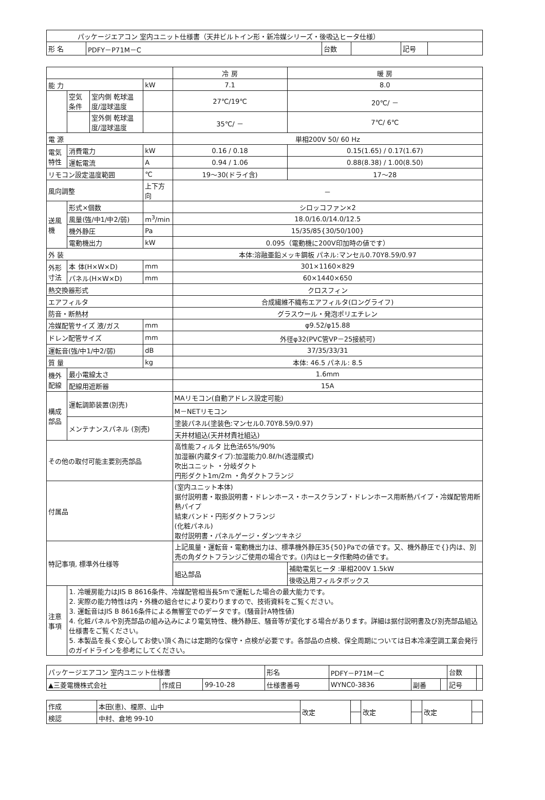| パッケージエアコン 室内ユニット仕様書（天井ビルトイン形・新冷媒シリーズ・後吸込ヒータ仕様） | | | | | |
| 形 名 | PDFY－P71M－C | 台数 | | 記号 | |
| | | | | 冷 房 | 暖 房 |
| --- | --- | --- | --- | --- | --- |
| 能 力 | | | kW | 7.1 | 8.0 |
| | 空気条件 | 室内側 乾球温度/湿球温度 | | 27℃/19℃ | 20℃/ － |
| | | 室外側 乾球温度/湿球温度 | | 35℃/ － | 7℃/ 6℃ |
| 電 源 | | | | 単相200V 50/ 60 Hz | |
| 電気特性 | 消費電力 | | kW | 0.16 / 0.18 | 0.15(1.65) / 0.17(1.67) |
| | 運転電流 | | A | 0.94 / 1.06 | 0.88(8.38) / 1.00(8.50) |
| リモコン設定温度範囲 | | | ℃ | 19～30(ドライ含) | 17～28 |
| 風向調整 | | | 上下方向 | － | |
| 送風機 | 形式×個数 | | | シロッコファン×2 | |
| | 風量(強/中1/中2/弱) | | m<sup>3</sup>/min | 18.0/16.0/14.0/12.5 | |
| | 機外静圧 | | Pa | 15/35/85{30/50/100} | |
| | 電動機出力 | | kW | 0.095（電動機に200V印加時の値です） | |
| 外 装 | | | | 本体:溶融亜鉛メッキ鋼板 パネル:マンセル0.70Y8.59/0.97 | |
| 外形寸法 | 本 体(H×W×D) | | mm | 301×1160×829 | |
| | パネル(H×W×D) | | mm | 60×1440×650 | |
| 熱交換器形式 | | | | クロスフィン | |
| エアフィルタ | | | | 合成繊維不織布エアフィルタ(ロングライフ) | |
| 防音・断熱材 | | | | グラスウール・発泡ポリエチレン | |
| 冷媒配管サイズ 液/ガス | | | mm | φ9.52/φ15.88 | |
| ドレン配管サイズ | | | mm | 外径φ32(PVC管VP－25接続可) | |
| 運転音(強/中1/中2/弱) | | | dB | 37/35/33/31 | |
| 質 量 | | | kg | 本体: 46.5 パネル: 8.5 | |
| 機外配線 | 最小電線太さ | | | 1.6mm | |
| | 配線用遮断器 | | | 15A | |
| 構成部品 | 運転調節装置(別売) | | | MAリモコン(自動アドレス設定可能) | |
| | | | | M－NETリモコン | |
| | メンテナンスパネル (別売) | | | 塗装パネル(塗装色:マンセル0.70Y8.59/0.97) | |
| | | | | 天井材組込(天井材責社組込) | |
| その他の取付可能主要別売部品 | | | | 高性能フィルタ 比色法65%/90% 加湿器(内蔵タイプ):加湿能力0.8ℓ/h(透湿膜式) 吹出ユニット ・分岐ダクト 円形ダクト1m/2m ・角ダクトフランジ | |
| 付属品 | | | | (室内ユニット本体) 据付説明書・取扱説明書・ドレンホース・ホースクランプ・ドレンホース用断熱パイプ・冷媒配管用断熱パイプ 結束バンド・円形ダクトフランジ (化粧パネル) 取付説明書・パネルゲージ・ダンツキネジ | |
| 特記事項, 標準外仕様等 | | | | 上記風量・運転音・電動機出力は、標準機外静圧35{50}Paでの値です。又、機外静圧で{}内は、別売の角ダクトフランジご使用の場合です。()内はヒータ作動時の値です。 | |
| | | | | 組込部品 | 補助電気ヒータ :単相200V 1.5kW |
| | | | | | 後吸込用フィルタボックス |
| 注意事項 | 1. 冷暖房能力はJIS B 8616条件、冷媒配管相当長5mで運転した場合の最大能力です。 2. 実際の能力特性は内・外機の組合せにより変わりますので、技術資料をご覧ください。 3. 運転音はJIS B 8616条件による無響室でのデータです。(騒音計A特性値) 4. 化粧パネルや別売部品の組み込みにより電気特性、機外静圧、騒音等が変化する場合があります。詳細は据付説明書及び別売部品組込仕様書をご覧ください。 5. 本製品を長く安心してお使い頂く為には定期的な保守・点検が必要です。各部品の点検、保全周期については日本冷凍空調工業会発行のガイドラインを参考にしてください。 | | | | |
| パッケージエアコン 室内ユニット仕様書 | | | 形名 | PDFY－P71M－C | | | 台数 | |
| ▲三菱電機株式会社 | 作成日 | 99-10-28 | 仕様書番号 | WYNC0-3836 | 副番 | | 記号 | |
| 作成 | 本田(恵)、榎原、山中 | 改定 | | 改定 | | 改定 | |
| 検認 | 中村、倉地 99-10 | | | | | | |